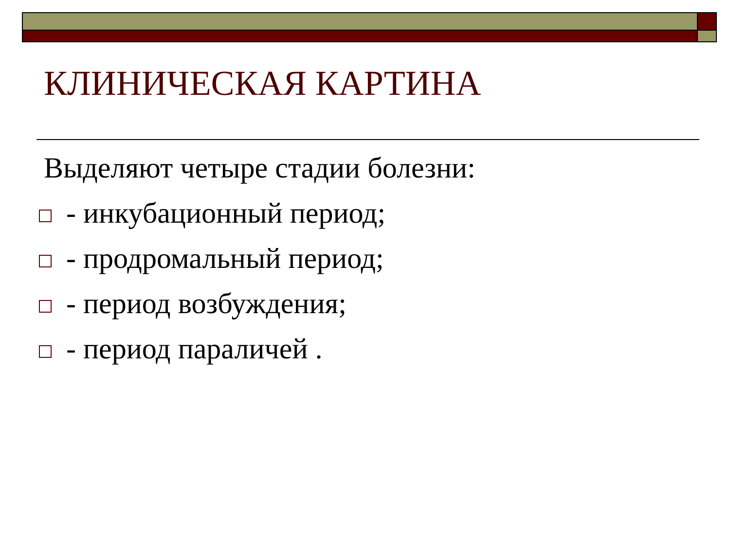КЛИНИЧЕСКАЯ КАРТИНА
Выделяют четыре стадии болезни:
- инкубационный период;
- продромальный период;
- период возбуждения;
- период параличей .